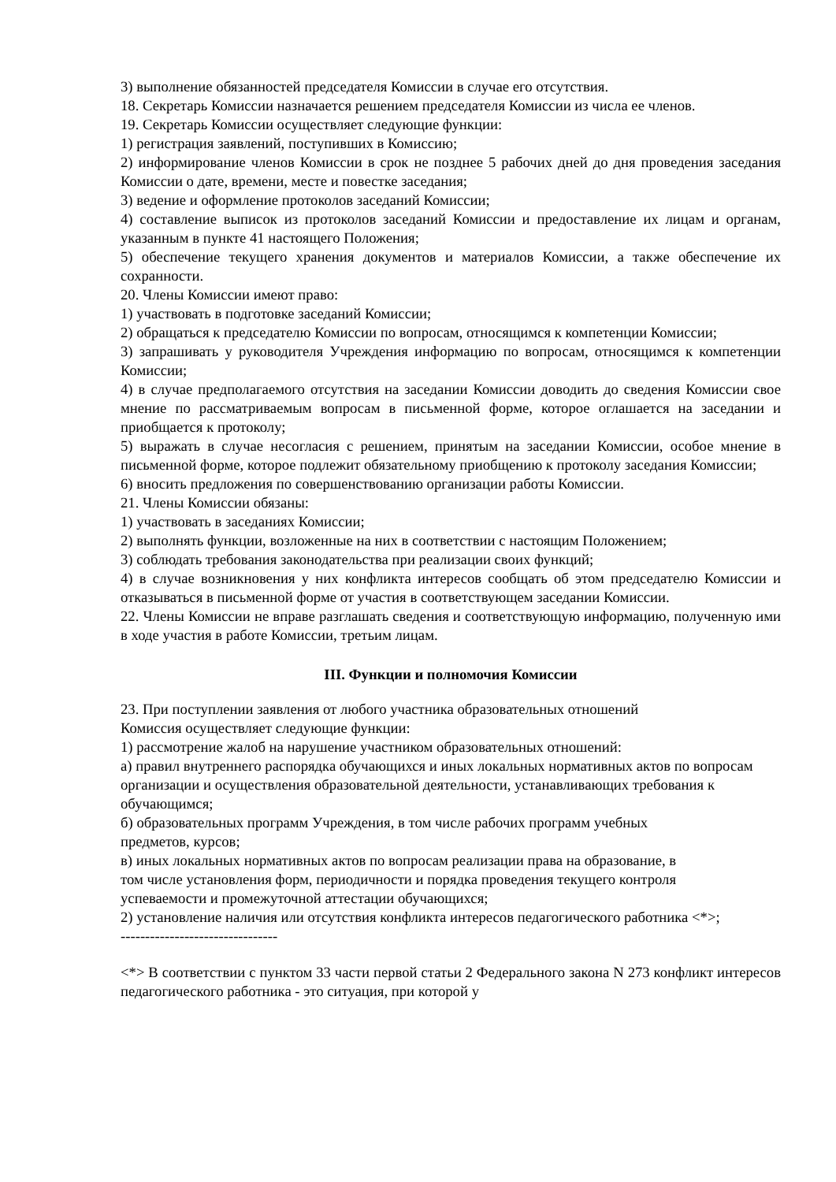3) выполнение обязанностей председателя Комиссии в случае его отсутствия.
18. Секретарь Комиссии назначается решением председателя Комиссии из числа ее членов.
19. Секретарь Комиссии осуществляет следующие функции:
1) регистрация заявлений, поступивших в Комиссию;
2) информирование членов Комиссии в срок не позднее 5 рабочих дней до дня проведения заседания Комиссии о дате, времени, месте и повестке заседания;
3) ведение и оформление протоколов заседаний Комиссии;
4) составление выписок из протоколов заседаний Комиссии и предоставление их лицам и органам, указанным в пункте 41 настоящего Положения;
5) обеспечение текущего хранения документов и материалов Комиссии, а также обеспечение их сохранности.
20. Члены Комиссии имеют право:
1) участвовать в подготовке заседаний Комиссии;
2) обращаться к председателю Комиссии по вопросам, относящимся к компетенции Комиссии;
3) запрашивать у руководителя Учреждения информацию по вопросам, относящимся к компетенции Комиссии;
4) в случае предполагаемого отсутствия на заседании Комиссии доводить до сведения Комиссии свое мнение по рассматриваемым вопросам в письменной форме, которое оглашается на заседании и приобщается к протоколу;
5) выражать в случае несогласия с решением, принятым на заседании Комиссии, особое мнение в письменной форме, которое подлежит обязательному приобщению к протоколу заседания Комиссии;
6) вносить предложения по совершенствованию организации работы Комиссии.
21. Члены Комиссии обязаны:
1) участвовать в заседаниях Комиссии;
2) выполнять функции, возложенные на них в соответствии с настоящим Положением;
3) соблюдать требования законодательства при реализации своих функций;
4) в случае возникновения у них конфликта интересов сообщать об этом председателю Комиссии и отказываться в письменной форме от участия в соответствующем заседании Комиссии.
22. Члены Комиссии не вправе разглашать сведения и соответствующую информацию, полученную ими в ходе участия в работе Комиссии, третьим лицам.
III. Функции и полномочия Комиссии
23. При поступлении заявления от любого участника образовательных отношений
Комиссия осуществляет следующие функции:
1) рассмотрение жалоб на нарушение участником образовательных отношений:
а) правил внутреннего распорядка обучающихся и иных локальных нормативных актов по вопросам организации и осуществления образовательной деятельности, устанавливающих требования к обучающимся;
б) образовательных программ Учреждения, в том числе рабочих программ учебных
предметов, курсов;
в) иных локальных нормативных актов по вопросам реализации права на образование, в
том числе установления форм, периодичности и порядка проведения текущего контроля
успеваемости и промежуточной аттестации обучающихся;
2) установление наличия или отсутствия конфликта интересов педагогического работника <*>;
--------------------------------
<*> В соответствии с пунктом 33 части первой статьи 2 Федерального закона N 273 конфликт интересов педагогического работника - это ситуация, при которой у